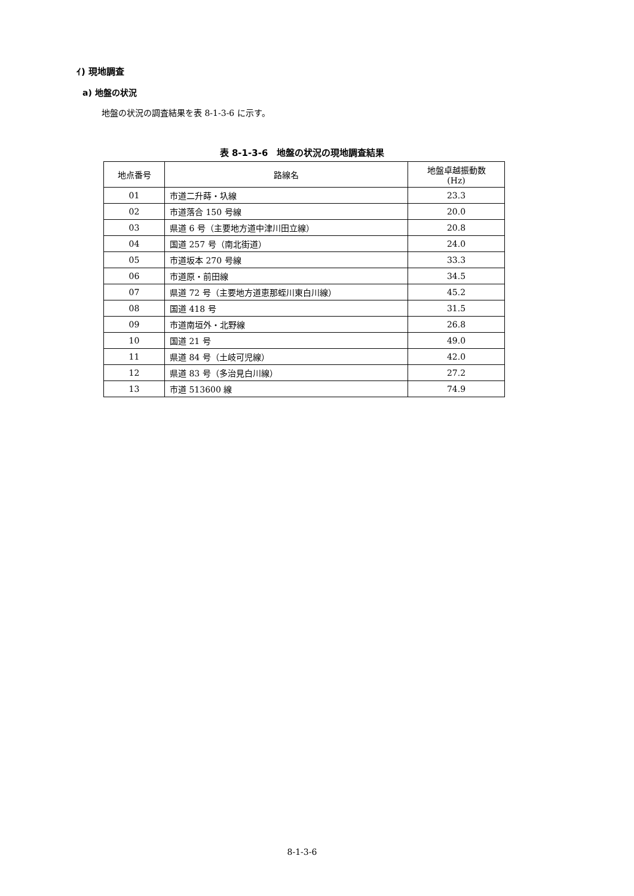ｲ) 現地調査
a) 地盤の状況
地盤の状況の調査結果を表 8-1-3-6 に示す。
表 8-1-3-6　地盤の状況の現地調査結果
| 地点番号 | 路線名 | 地盤卓越振動数 (Hz) |
| --- | --- | --- |
| 01 | 市道二升蒔・圦線 | 23.3 |
| 02 | 市道落合 150 号線 | 20.0 |
| 03 | 県道 6 号（主要地方道中津川田立線） | 20.8 |
| 04 | 国道 257 号（南北街道） | 24.0 |
| 05 | 市道坂本 270 号線 | 33.3 |
| 06 | 市道原・前田線 | 34.5 |
| 07 | 県道 72 号（主要地方道恵那蛭川東白川線） | 45.2 |
| 08 | 国道 418 号 | 31.5 |
| 09 | 市道南垣外・北野線 | 26.8 |
| 10 | 国道 21 号 | 49.0 |
| 11 | 県道 84 号（土岐可児線） | 42.0 |
| 12 | 県道 83 号（多治見白川線） | 27.2 |
| 13 | 市道 513600 線 | 74.9 |
8-1-3-6